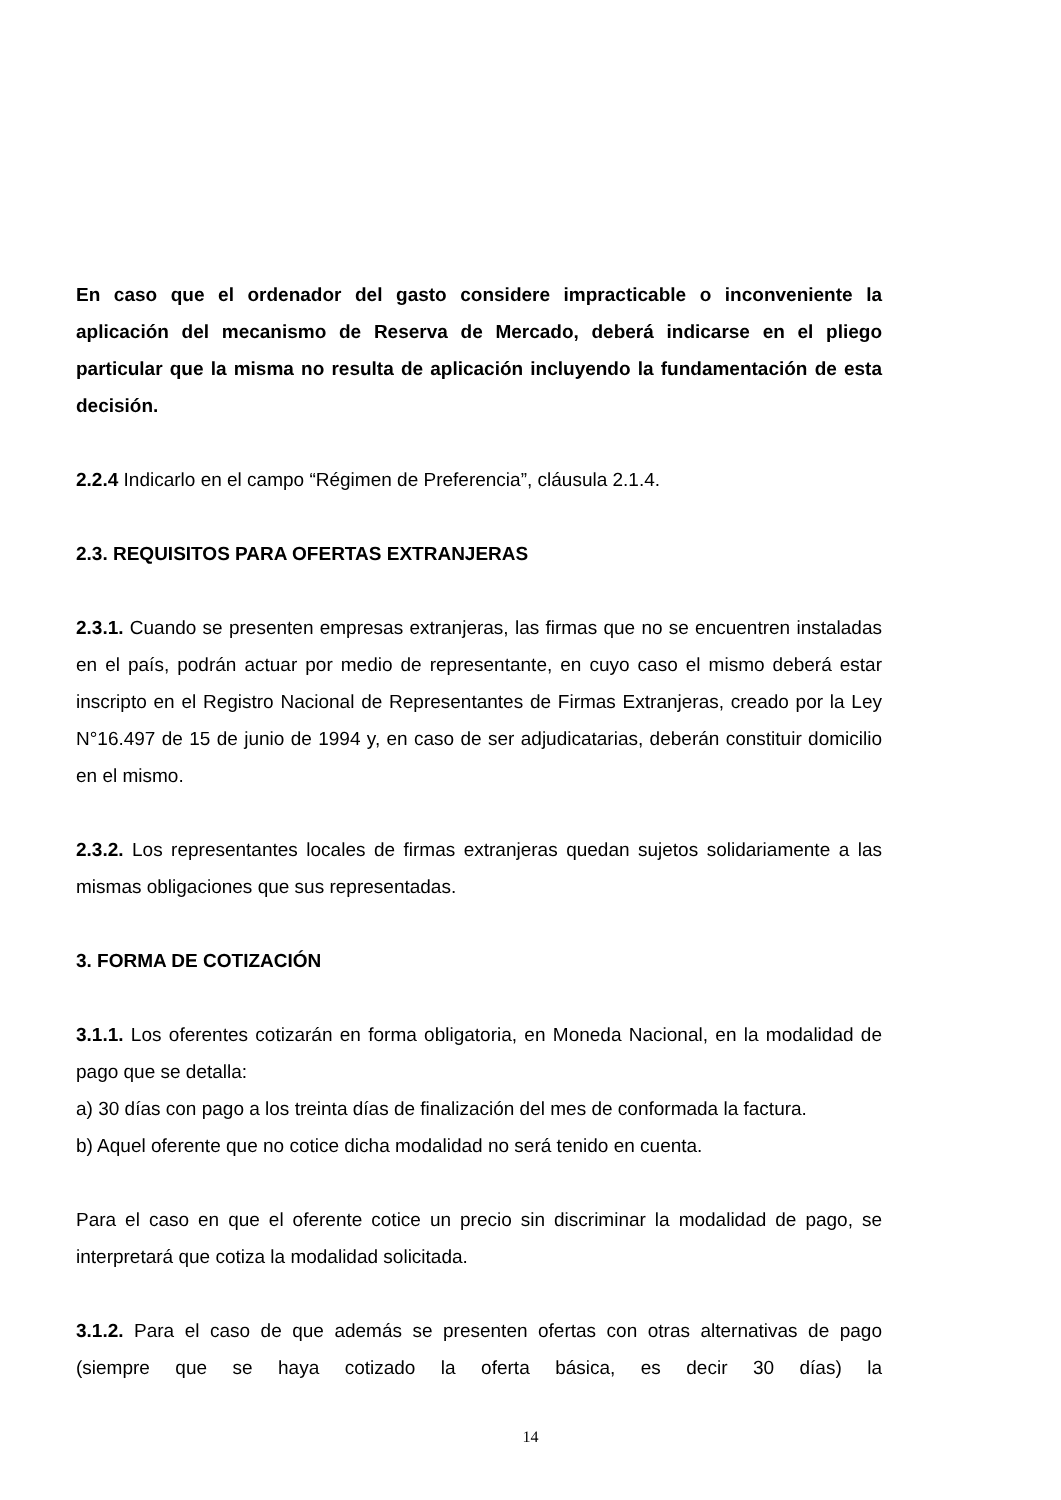En caso que el ordenador del gasto considere impracticable o inconveniente la aplicación del mecanismo de Reserva de Mercado, deberá indicarse en el pliego particular que la misma no resulta de aplicación incluyendo la fundamentación de esta decisión.
2.2.4 Indicarlo en el campo “Régimen de Preferencia”, cláusula 2.1.4.
2.3. REQUISITOS PARA OFERTAS EXTRANJERAS
2.3.1. Cuando se presenten empresas extranjeras, las firmas que no se encuentren instaladas en el país, podrán actuar por medio de representante, en cuyo caso el mismo deberá estar inscripto en el Registro Nacional de Representantes de Firmas Extranjeras, creado por la Ley N°16.497 de 15 de junio de 1994 y, en caso de ser adjudicatarias, deberán constituir domicilio en el mismo.
2.3.2. Los representantes locales de firmas extranjeras quedan sujetos solidariamente a las mismas obligaciones que sus representadas.
3. FORMA DE COTIZACIÓN
3.1.1. Los oferentes cotizarán en forma obligatoria, en Moneda Nacional, en la modalidad de pago que se detalla:
a) 30 días con pago a los treinta días de finalización del mes de conformada la factura.
b) Aquel oferente que no cotice dicha modalidad no será tenido en cuenta.
Para el caso en que el oferente cotice un precio sin discriminar la modalidad de pago, se interpretará que cotiza la modalidad solicitada.
3.1.2. Para el caso de que además se presenten ofertas con otras alternativas de pago (siempre que se haya cotizado la oferta básica, es decir 30 días) la
14